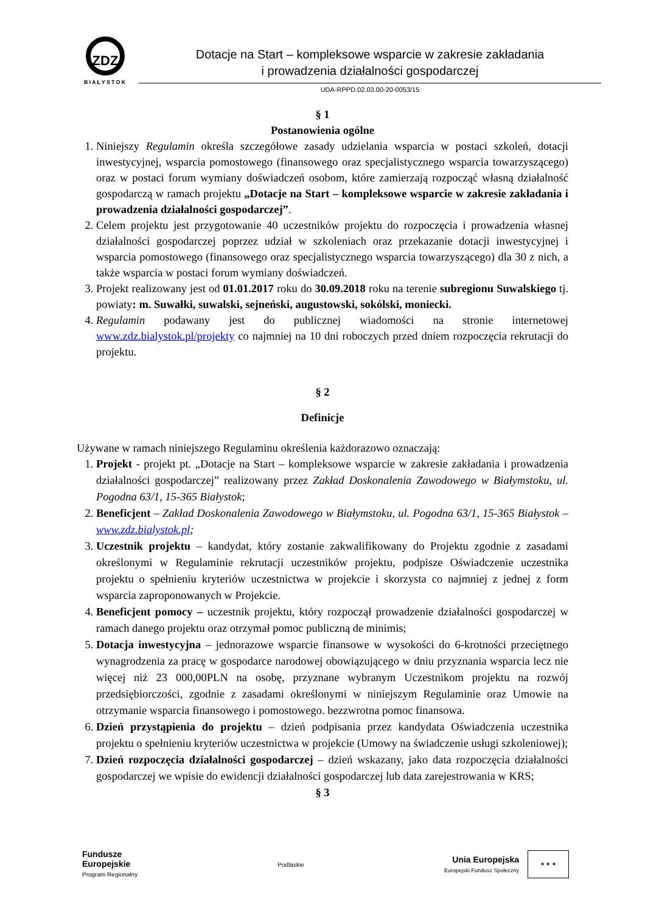ZDZ
BIAŁYSTOK
Dotacje na Start – kompleksowe wsparcie w zakresie zakładania
i prowadzenia działalności gospodarczej
UDA-RPPD.02.03.00-20-0053/15
§ 1
Postanowienia ogólne
1. Niniejszy Regulamin określa szczegółowe zasady udzielania wsparcia w postaci szkoleń, dotacji inwestycyjnej, wsparcia pomostowego (finansowego oraz specjalistycznego wsparcia towarzyszącego) oraz w postaci forum wymiany doświadczeń osobom, które zamierzają rozpocząć własną działalność gospodarczą w ramach projektu „Dotacje na Start – kompleksowe wsparcie w zakresie zakładania i prowadzenia działalności gospodarczej”.
2. Celem projektu jest przygotowanie 40 uczestników projektu do rozpoczęcia i prowadzenia własnej działalności gospodarczej poprzez udział w szkoleniach oraz przekazanie dotacji inwestycyjnej i wsparcia pomostowego (finansowego oraz specjalistycznego wsparcia towarzyszącego) dla 30 z nich, a także wsparcia w postaci forum wymiany doświadczeń.
3. Projekt realizowany jest od 01.01.2017 roku do 30.09.2018 roku na terenie subregionu Suwalskiego tj. powiaty: m. Suwałki, suwalski, sejneński, augustowski, sokólski, moniecki.
4. Regulamin podawany jest do publicznej wiadomości na stronie internetowej www.zdz.bialystok.pl/projekty co najmniej na 10 dni roboczych przed dniem rozpoczęcia rekrutacji do projektu.
§ 2
Definicje
Używane w ramach niniejszego Regulaminu określenia każdorazowo oznaczają:
1. Projekt - projekt pt. „Dotacje na Start – kompleksowe wsparcie w zakresie zakładania i prowadzenia działalności gospodarczej” realizowany przez Zakład Doskonalenia Zawodowego w Białymstoku, ul. Pogodna 63/1, 15-365 Białystok;
2. Beneficjent – Zakład Doskonalenia Zawodowego w Białymstoku, ul. Pogodna 63/1, 15-365 Białystok – www.zdz.bialystok.pl;
3. Uczestnik projektu – kandydat, który zostanie zakwalifikowany do Projektu zgodnie z zasadami określonymi w Regulaminie rekrutacji uczestników projektu, podpisze Oświadczenie uczestnika projektu o spełnieniu kryteriów uczestnictwa w projekcie i skorzysta co najmniej z jednej z form wsparcia zaproponowanych w Projekcie.
4. Beneficjent pomocy – uczestnik projektu, który rozpoczął prowadzenie działalności gospodarczej w ramach danego projektu oraz otrzymał pomoc publiczną de minimis;
5. Dotacja inwestycyjna – jednorazowe wsparcie finansowe w wysokości do 6-krotności przeciętnego wynagrodzenia za pracę w gospodarce narodowej obowiązującego w dniu przyznania wsparcia lecz nie więcej niż 23 000,00PLN na osobę, przyznane wybranym Uczestnikom projektu na rozwój przedsiębiorczości, zgodnie z zasadami określonymi w niniejszym Regulaminie oraz Umowie na otrzymanie wsparcia finansowego i pomostowego. bezzwrotna pomoc finansowa.
6. Dzień przystąpienia do projektu – dzień podpisania przez kandydata Oświadczenia uczestnika projektu o spełnieniu kryteriów uczestnictwa w projekcie (Umowy na świadczenie usługi szkoleniowej);
7. Dzień rozpoczęcia działalności gospodarczej – dzień wskazany, jako data rozpoczęcia działalności gospodarczej we wpisie do ewidencji działalności gospodarczej lub data zarejestrowania w KRS;
§ 3
Fundusze
Europejskie
Program Regionalny
Podlaskie
Unia Europejska
Europejski Fundusz Społeczny
★ ★ ★